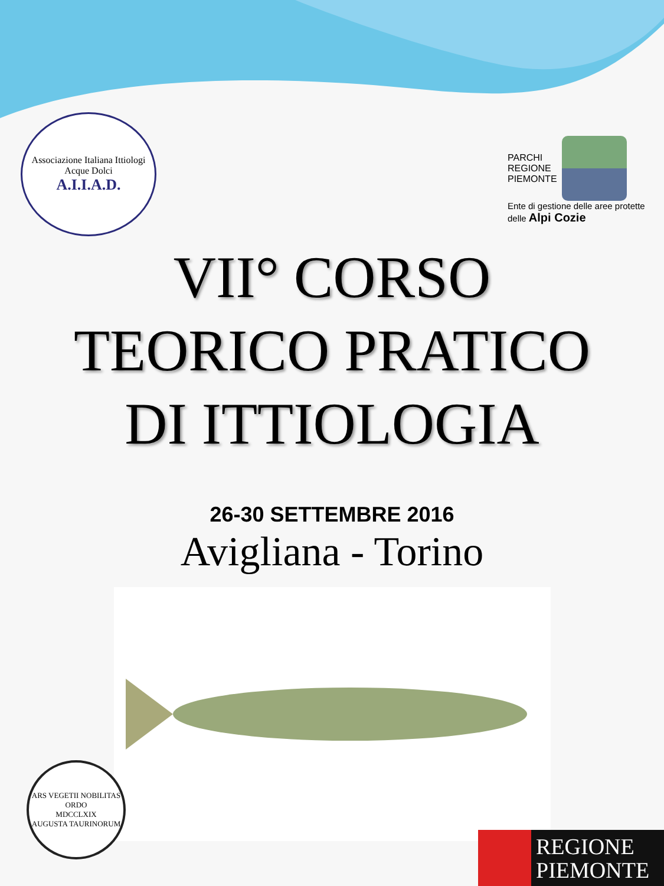Associazione Italiana Ittiologi Acque Dolci
A.I.I.A.D.
PARCHI
REGIONE
PIEMONTE
Ente di gestione delle aree protette
delle Alpi Cozie
VII° CORSO
TEORICO PRATICO
DI ITTIOLOGIA
26-30 SETTEMBRE 2016
Avigliana - Torino
ARS VEGETII NOBILITAS ORDO
MDCCLXIX
AUGUSTA TAURINORUM
REGIONE
PIEMONTE